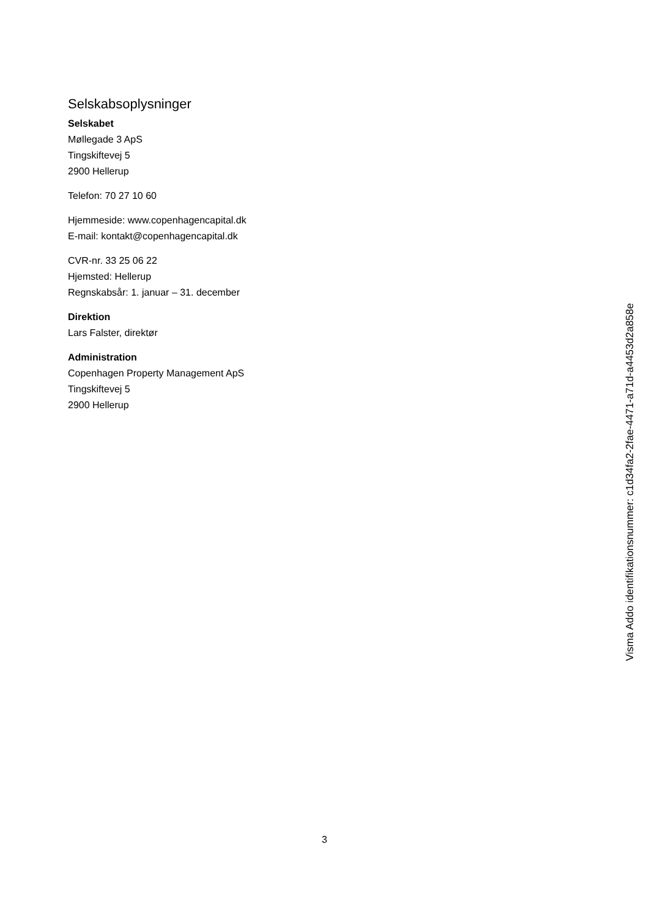Selskabsoplysninger
Selskabet
Møllegade 3 ApS
Tingskiftevej 5
2900 Hellerup
Telefon: 70 27 10 60
Hjemmeside: www.copenhagencapital.dk
E-mail: kontakt@copenhagencapital.dk
CVR-nr. 33 25 06 22
Hjemsted: Hellerup
Regnskabsår: 1. januar – 31. december
Direktion
Lars Falster, direktør
Administration
Copenhagen Property Management ApS
Tingskiftevej 5
2900 Hellerup
Visma Addo identifikationsnummer: c1d34fa2-2fae-4471-a71d-a4453d2a858e
3